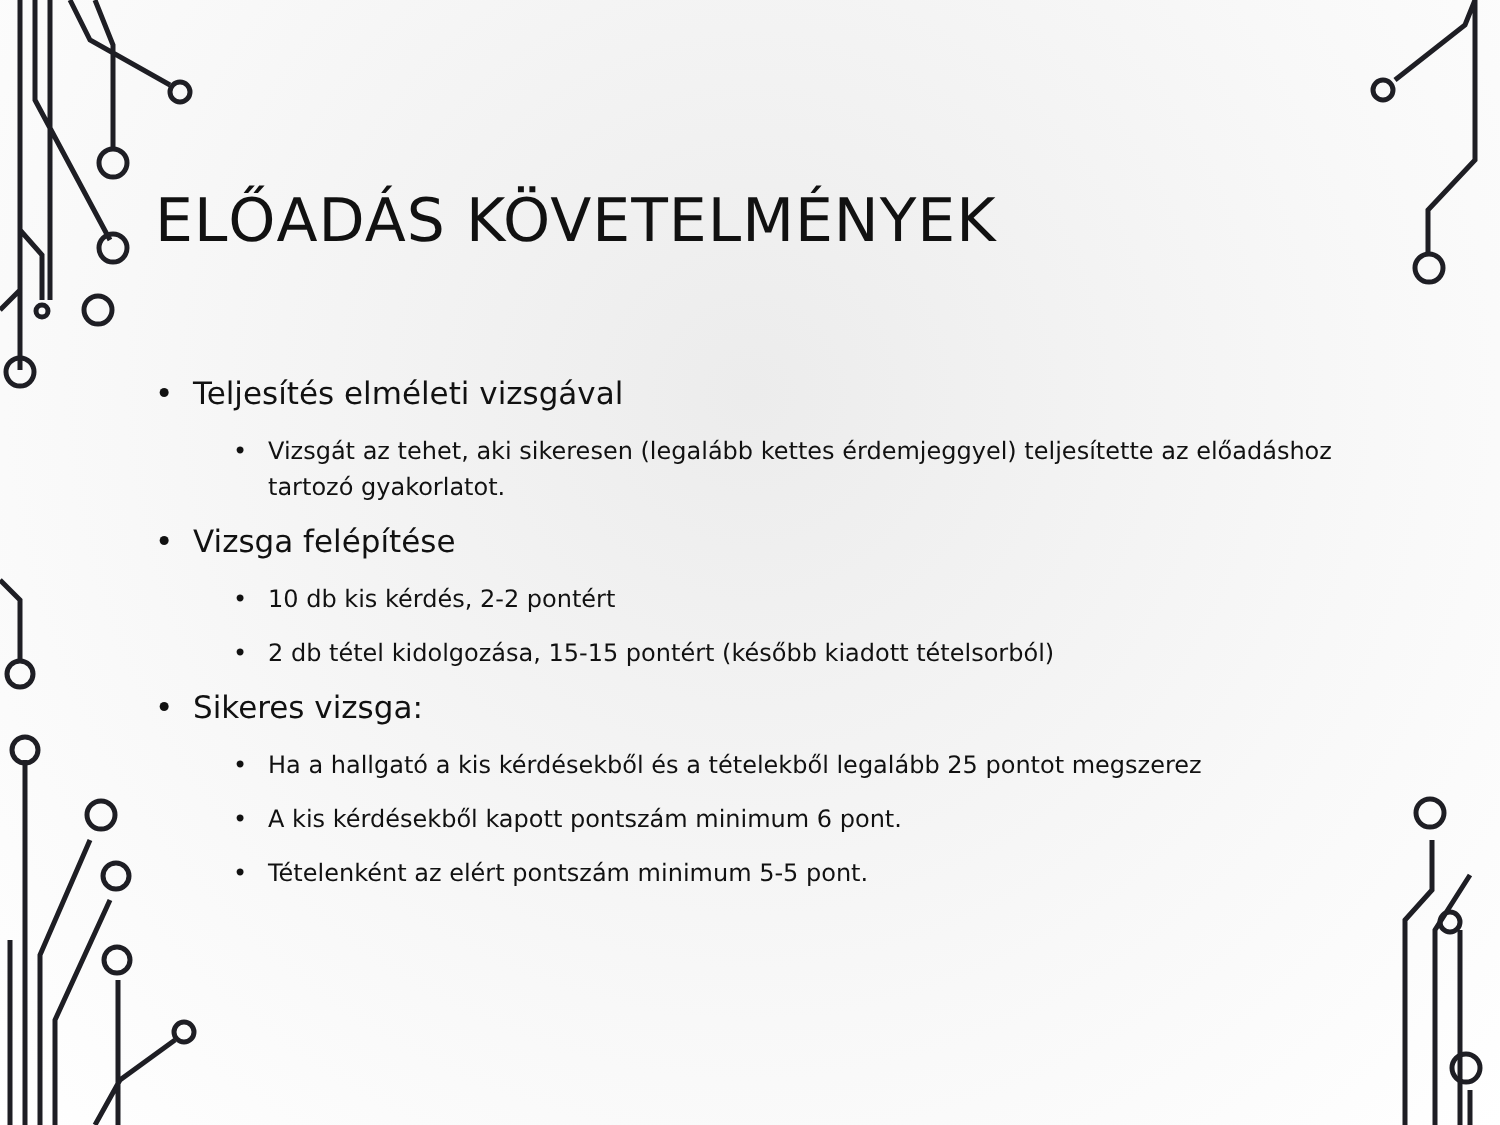ELŐADÁS KÖVETELMÉNYEK
• Teljesítés elméleti vizsgával
• Vizsgát az tehet, aki sikeresen (legalább kettes érdemjeggyel) teljesítette az előadáshoz tartozó gyakorlatot.
• Vizsga felépítése
• 10 db kis kérdés, 2-2 pontért
• 2 db tétel kidolgozása, 15-15 pontért (később kiadott tételsorból)
• Sikeres vizsga:
• Ha a hallgató a kis kérdésekből és a tételekből legalább 25 pontot megszerez
• A kis kérdésekből kapott pontszám minimum 6 pont.
• Tételenként az elért pontszám minimum 5-5 pont.